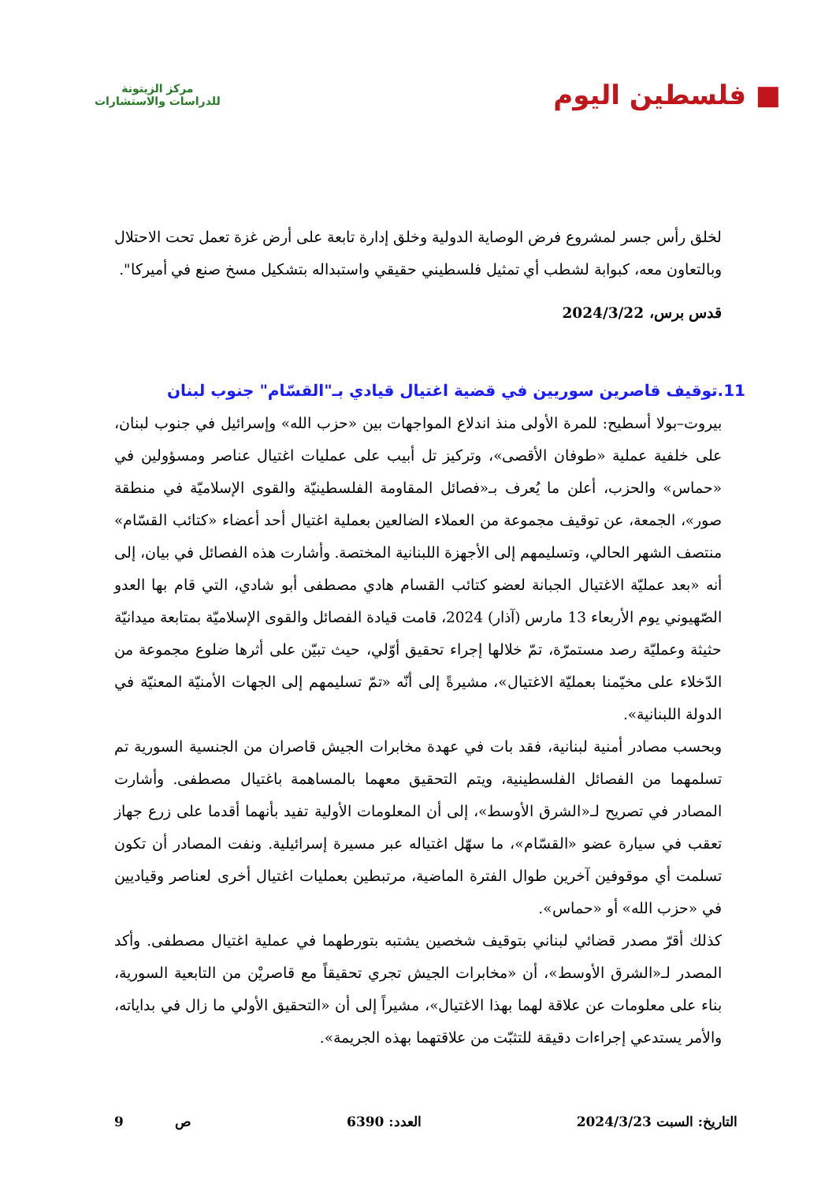■ فلسطين اليوم
مركز الزيتونة
للدراسات والاستشارات
لخلق رأس جسر لمشروع فرض الوصاية الدولية وخلق إدارة تابعة على أرض غزة تعمل تحت الاحتلال وبالتعاون معه، كبوابة لشطب أي تمثيل فلسطيني حقيقي واستبداله بتشكيل مسخ صنع في أميركا".
قدس برس، 2024/3/22
11.توقيف قاصرين سوريين في قضية اغتيال قيادي بـ"القسّام" جنوب لبنان
بيروت–بولا أسطيح: للمرة الأولى منذ اندلاع المواجهات بين «حزب الله» وإسرائيل في جنوب لبنان، على خلفية عملية «طوفان الأقصى»، وتركيز تل أبيب على عمليات اغتيال عناصر ومسؤولين في «حماس» والحزب، أعلن ما يُعرف بـ«فصائل المقاومة الفلسطينيّة والقوى الإسلاميّة في منطقة صور»، الجمعة، عن توقيف مجموعة من العملاء الضالعين بعملية اغتيال أحد أعضاء «كتائب القسّام» منتصف الشهر الحالي، وتسليمهم إلى الأجهزة اللبنانية المختصة. وأشارت هذه الفصائل في بيان، إلى أنه «بعد عمليّة الاغتيال الجبانة لعضو كتائب القسام هادي مصطفى أبو شادي، التي قام بها العدو الصّهيوني يوم الأربعاء 13 مارس (آذار) 2024، قامت قيادة الفصائل والقوى الإسلاميّة بمتابعة ميدانيّة حثيثة وعمليّة رصد مستمرّة، تمّ خلالها إجراء تحقيق أوّلي، حيث تبيّن على أثرها ضلوع مجموعة من الدّخلاء على مخيّمنا بعمليّة الاغتيال»، مشيرةً إلى أنّه «تمّ تسليمهم إلى الجهات الأمنيّة المعنيّة في الدولة اللبنانية».
وبحسب مصادر أمنية لبنانية، فقد بات في عهدة مخابرات الجيش قاصران من الجنسية السورية تم تسلمهما من الفصائل الفلسطينية، ويتم التحقيق معهما بالمساهمة باغتيال مصطفى. وأشارت المصادر في تصريح لـ«الشرق الأوسط»، إلى أن المعلومات الأولية تفيد بأنهما أقدما على زرع جهاز تعقب في سيارة عضو «القسّام»، ما سهّل اغتياله عبر مسيرة إسرائيلية. ونفت المصادر أن تكون تسلمت أي موقوفين آخرين طوال الفترة الماضية، مرتبطين بعمليات اغتيال أخرى لعناصر وقياديين في «حزب الله» أو «حماس».
كذلك أقرّ مصدر قضائي لبناني بتوقيف شخصين يشتبه بتورطهما في عملية اغتيال مصطفى. وأكد المصدر لـ«الشرق الأوسط»، أن «مخابرات الجيش تجري تحقيقاً مع قاصريْن من التابعية السورية، بناء على معلومات عن علاقة لهما بهذا الاغتيال»، مشيراً إلى أن «التحقيق الأولي ما زال في بداياته، والأمر يستدعي إجراءات دقيقة للتثبّت من علاقتهما بهذه الجريمة».
التاريخ: السبت 2024/3/23 العدد: 6390 ص 9